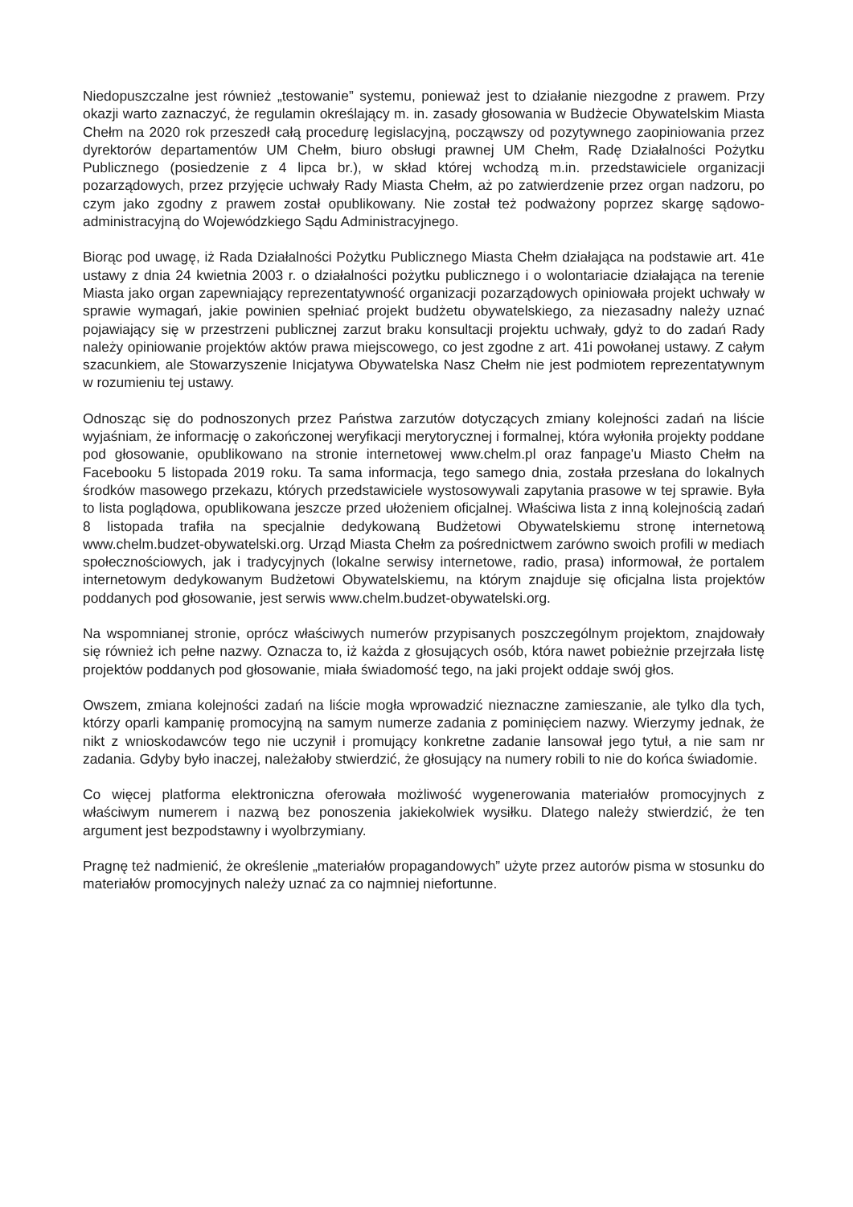Niedopuszczalne jest również „testowanie” systemu, ponieważ jest to działanie niezgodne z prawem. Przy okazji warto zaznaczyć, że regulamin określający m. in. zasady głosowania w Budżecie Obywatelskim Miasta Chełm na 2020 rok przeszedł całą procedurę legislacyjną, począwszy od pozytywnego zaopiniowania przez dyrektorów departamentów UM Chełm, biuro obsługi prawnej UM Chełm, Radę Działalności Pożytku Publicznego (posiedzenie z 4 lipca br.), w skład której wchodzą m.in. przedstawiciele organizacji pozarządowych, przez przyjęcie uchwały Rady Miasta Chełm, aż po zatwierdzenie przez organ nadzoru, po czym jako zgodny z prawem został opublikowany. Nie został też podważony poprzez skargę sądowo-administracyjną do Wojewódzkiego Sądu Administracyjnego.
Biorąc pod uwagę, iż Rada Działalności Pożytku Publicznego Miasta Chełm działająca na podstawie art. 41e ustawy z dnia 24 kwietnia 2003 r. o działalności pożytku publicznego i o wolontariacie działająca na terenie Miasta jako organ zapewniający reprezentatywność organizacji pozarządowych opiniowała projekt uchwały w sprawie wymagań, jakie powinien spełniać projekt budżetu obywatelskiego, za niezasadny należy uznać pojawiający się w przestrzeni publicznej zarzut braku konsultacji projektu uchwały, gdyż to do zadań Rady należy opiniowanie projektów aktów prawa miejscowego, co jest zgodne z art. 41i powołanej ustawy. Z całym szacunkiem, ale Stowarzyszenie Inicjatywa Obywatelska Nasz Chełm nie jest podmiotem reprezentatywnym w rozumieniu tej ustawy.
Odnosząc się do podnoszonych przez Państwa zarzutów dotyczących zmiany kolejności zadań na liście wyjaśniam, że informację o zakończonej weryfikacji merytorycznej i formalnej, która wyłoniła projekty poddane pod głosowanie, opublikowano na stronie internetowej www.chelm.pl oraz fanpage'u Miasto Chełm na Facebooku 5 listopada 2019 roku. Ta sama informacja, tego samego dnia, została przesłana do lokalnych środków masowego przekazu, których przedstawiciele wystosowywali zapytania prasowe w tej sprawie. Była to lista poglądowa, opublikowana jeszcze przed ułożeniem oficjalnej. Właściwa lista z inną kolejnością zadań 8 listopada trafiła na specjalnie dedykowaną Budżetowi Obywatelskiemu stronę internetową www.chelm.budzet-obywatelski.org. Urząd Miasta Chełm za pośrednictwem zarówno swoich profili w mediach społecznościowych, jak i tradycyjnych (lokalne serwisy internetowe, radio, prasa) informował, że portalem internetowym dedykowanym Budżetowi Obywatelskiemu, na którym znajduje się oficjalna lista projektów poddanych pod głosowanie, jest serwis www.chelm.budzet-obywatelski.org.
Na wspomnianej stronie, oprócz właściwych numerów przypisanych poszczególnym projektom, znajdowały się również ich pełne nazwy. Oznacza to, iż każda z głosujących osób, która nawet pobieżnie przejrzała listę projektów poddanych pod głosowanie, miała świadomość tego, na jaki projekt oddaje swój głos.
Owszem, zmiana kolejności zadań na liście mogła wprowadzić nieznaczne zamieszanie, ale tylko dla tych, którzy oparli kampanię promocyjną na samym numerze zadania z pominięciem nazwy. Wierzymy jednak, że nikt z wnioskodawców tego nie uczynił i promujący konkretne zadanie lansował jego tytuł, a nie sam nr zadania. Gdyby było inaczej, należałoby stwierdzić, że głosujący na numery robili to nie do końca świadomie.
Co więcej platforma elektroniczna oferowała możliwość wygenerowania materiałów promocyjnych z właściwym numerem i nazwą bez ponoszenia jakiekolwiek wysiłku. Dlatego należy stwierdzić, że ten argument jest bezpodstawny i wyolbrzymiany.
Pragnę też nadmienić, że określenie „materiałów propagandowych” użyte przez autorów pisma w stosunku do materiałów promocyjnych należy uznać za co najmniej niefortunne.